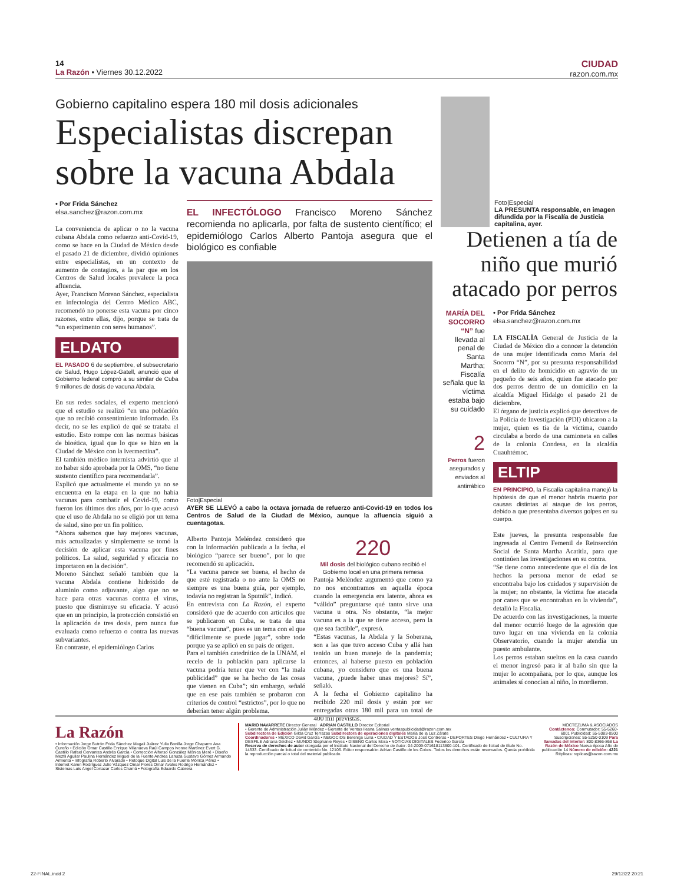14
La Razón • Viernes 30.12.2022
CIUDAD
razon.com.mx
Gobierno capitalino espera 180 mil dosis adicionales
Especialistas discrepan sobre la vacuna Abdala
• Por Frida Sánchez
elsa.sanchez@razon.com.mx
La conveniencia de aplicar o no la vacuna cubana Abdala como refuerzo anti-Covid-19, como se hace en la Ciudad de México desde el pasado 21 de diciembre, dividió opiniones entre especialistas, en un contexto de aumento de contagios, a la par que en los Centros de Salud locales prevalece la poca afluencia.
Ayer, Francisco Moreno Sánchez, especialista en infectología del Centro Médico ABC, recomendó no ponerse esta vacuna por cinco razones, entre ellas, dijo, porque se trata de “un experimento con seres humanos”.
ELDATO
EL PASADO 6 de septiembre, el subsecretario de Salud, Hugo López-Gatell, anunció que el Gobierno federal compró a su similar de Cuba 9 millones de dosis de vacuna Abdala.
En sus redes sociales, el experto mencionó que el estudio se realizó “en una población que no recibió consentimiento informado. Es decir, no se les explicó de qué se trataba el estudio. Esto rompe con las normas básicas de bioética, igual que lo que se hizo en la Ciudad de México con la ivermectina”.
El también médico internista advirtió que al no haber sido aprobada por la OMS, “no tiene sustento científico para recomendarla”.
Explicó que actualmente el mundo ya no se encuentra en la etapa en la que no había vacunas para combatir el Covid-19, como fueron los últimos dos años, por lo que acusó que el uso de Abdala no se eligió por un tema de salud, sino por un fin político.
“Ahora sabemos que hay mejores vacunas, más actualizadas y simplemente se tomó la decisión de aplicar esta vacuna por fines políticos. La salud, seguridad y eficacia no importaron en la decisión”.
Moreno Sánchez señaló también que la vacuna Abdala contiene hidróxido de aluminio como adjuvante, algo que no se hace para otras vacunas contra el virus, puesto que disminuye su eficacia. Y acusó que en un principio, la protección consistió en la aplicación de tres dosis, pero nunca fue evaluada como refuerzo o contra las nuevas subvariantes.
En contraste, el epidemiólogo Carlos
EL INFECTÓLOGO Francisco Moreno Sánchez recomienda no aplicarla, por falta de sustento científico; el epidemiólogo Carlos Alberto Pantoja asegura que el biológico es confiable
Foto|Especial
AYER SE LLEVÓ a cabo la octava jornada de refuerzo anti-Covid-19 en todos los Centros de Salud de la Ciudad de México, aunque la afluencia siguió a cuentagotas.
Alberto Pantoja Meléndez consideró que con la información publicada a la fecha, el biológico “parece ser bueno”, por lo que recomendó su aplicación.
“La vacuna parece ser buena, el hecho de que esté registrada o no ante la OMS no siempre es una buena guía, por ejemplo, todavía no registran la Sputnik”, indicó.
En entrevista con La Razón, el experto consideró que de acuerdo con artículos que se publicaron en Cuba, se trata de una “buena vacuna”, pues es un tema con el que “difícilmente se puede jugar”, sobre todo porque ya se aplicó en su país de origen.
Para el también catedrático de la UNAM, el recelo de la población para aplicarse la vacuna podría tener que ver con “la mala publicidad” que se ha hecho de las cosas que vienen en Cuba”; sin embargo, señaló que en ese país también se probaron con criterios de control “estrictos”, por lo que no deberían tener algún problema.
220
Mil dosis del biológico cubano recibió el Gobierno local en una primera remesa
Pantoja Meléndez argumentó que como ya no nos encontramos en aquella época cuando la emergencia era latente, ahora es “válido” preguntarse qué tanto sirve una vacuna u otra. No obstante, “la mejor vacuna es a la que se tiene acceso, pero la que sea factible”, expresó.
“Estas vacunas, la Abdala y la Soberana, son a las que tuvo acceso Cuba y allá han tenido un buen manejo de la pandemia; entonces, al haberse puesto en población cubana, yo considero que es una buena vacuna, ¿puede haber unas mejores? Sí”, señaló.
A la fecha el Gobierno capitalino ha recibido 220 mil dosis y están por ser entregadas otras 180 mil para un total de 400 mil previstas.
Foto|Especial
LA PRESUNTA responsable, en imagen difundida por la Fiscalía de Justicia capitalina, ayer.
Detienen a tía de niño que murió atacado por perros
MARÍA DEL SOCORRO “N” fue llevada al penal de Santa Martha; Fiscalía señala que la víctima estaba bajo su cuidado
2
Perros fueron asegurados y enviados al antirrábico
• Por Frida Sánchez
elsa.sanchez@razon.com.mx
LA FISCALÍA General de Justicia de la Ciudad de México dio a conocer la detención de una mujer identificada como María del Socorro “N”, por su presunta responsabilidad en el delito de homicidio en agravio de un pequeño de seis años, quien fue atacado por dos perros dentro de un domicilio en la alcaldía Miguel Hidalgo el pasado 21 de diciembre.
El órgano de justicia explicó que detectives de la Policía de Investigación (PDI) ubicaron a la mujer, quien es tía de la víctima, cuando circulaba a bordo de una camioneta en calles de la colonia Condesa, en la alcaldía Cuauhtémoc.
ELTIP
EN PRINCIPIO, la Fiscalía capitalina manejó la hipótesis de que el menor habría muerto por causas distintas al ataque de los perros, debido a que presentaba diversos golpes en su cuerpo.
Este jueves, la presunta responsable fue ingresada al Centro Femenil de Reinserción Social de Santa Martha Acatitla, para que continúen las investigaciones en su contra.
“Se tiene como antecedente que el día de los hechos la persona menor de edad se encontraba bajo los cuidados y supervisión de la mujer; no obstante, la víctima fue atacada por canes que se encontraban en la vivienda”, detalló la Fiscalía.
De acuerdo con las investigaciones, la muerte del menor ocurrió luego de la agresión que tuvo lugar en una vivienda en la colonia Observatorio, cuando la mujer atendía un puesto ambulante.
Los perros estaban sueltos en la casa cuando el menor ingresó para ir al baño sin que la mujer lo acompañara, por lo que, aunque los animales sí conocían al niño, lo mordieron.
La Razón
• Información Jorge Butrón Frida Sánchez Magali Juárez Yulia Bonilla Jorge Chaparro Ana Cureño • Edición Omar Castillo Enrique Villanueva Raúl Campos Ivonne Martínez Evert G. Castillo Rafael Cervantes Andrés García • Corrección Alfonso González Mónica Meré • Diseño Meztli Aguilar Paulina Hernández Miguel de la Fuente Andrea Lanuza Gustavo Gómez Armando Armenta • Infografía Roberto Alvarado • Retoque Digital Luis de la Fuente Mónica Pérez • Internet Karen Rodríguez Julio Vázquez Omar Flores Omar Avalos Rodrigo Hernández • Sistemas Luis Angel Cortazar Carlos Chamú • Fotografía Eduardo Cabrera
MARIO NAVARRETE Director General ADRIAN CASTILLO Director Editorial
• Gerente de Administración Julián Méndez • Gerente de Ventas Ileana Salinas ventaspublicidad@razon.com.mx
Subdirectora de Edición Gilda Cruz Terrazas Subdirectora de operaciones digitales María de la Luz Zárate
Coordinadores • MÉXICO David García • NEGOCIOS Berenice Luna • CIUDAD Y ESTADOS José Contreras • DEPORTES Diego Hernández • CULTURA Y DESFILE Adriana Góchez • MUNDO Stephanie Reyes • DISEÑO Carlos Mora • NOTICIAS DIGITALES Federico García
Reserva de derechos de autor otorgada por el Instituto Nacional del Derecho de Autor: 04-2009-071618113600-101. Certificado de licitud de título No. 14533. Certificado de licitud de contenido No. 12106. Editor responsable: Adrian Castillo de los Cobos. Todos los derechos están reservados. Queda prohibida la reproducción parcial o total del material publicado.
MOCTEZUMA & ASOCIADOS
Contáctenos: Conmutador: 55-5260-6001 Publicidad: 55-5083-0500 Suscripciones: 55-5250-0109 Para llamadas del interior: 800-8366-868 La Razón de México Nueva época Año de publicación 14 Número de edición: 4221 Réplicas: replicas@razon.com.mx
22-FINAL.indd 2 29/12/22 20:21